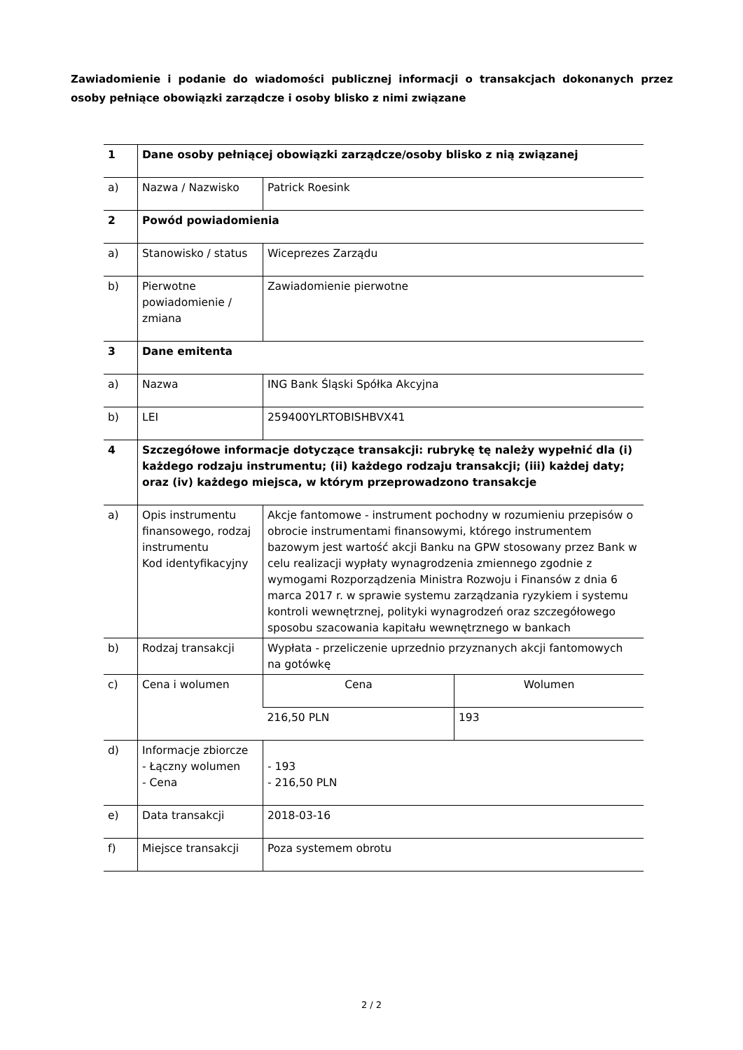Zawiadomienie i podanie do wiadomości publicznej informacji o transakcjach dokonanych przez osoby pełniące obowiązki zarządcze i osoby blisko z nimi związane
| 1 | Dane osoby pełniącej obowiązki zarządcze/osoby blisko z nią związanej | | |
| a) | Nazwa / Nazwisko | Patrick Roesink | |
| 2 | Powód powiadomienia | | |
| a) | Stanowisko / status | Wiceprezes Zarządu | |
| b) | Pierwotne powiadomienie / zmiana | Zawiadomienie pierwotne | |
| 3 | Dane emitenta | | |
| a) | Nazwa | ING Bank Śląski Spółka Akcyjna | |
| b) | LEI | 259400YLRTOBISHBVX41 | |
| 4 | Szczegółowe informacje dotyczące transakcji: rubrykę tę należy wypełnić dla (i) każdego rodzaju instrumentu; (ii) każdego rodzaju transakcji; (iii) każdej daty; oraz (iv) każdego miejsca, w którym przeprowadzono transakcje | | |
| a) | Opis instrumentu finansowego, rodzaj instrumentu Kod identyfikacyjny | Akcje fantomowe - instrument pochodny w rozumieniu przepisów o obrocie instrumentami finansowymi, którego instrumentem bazowym jest wartość akcji Banku na GPW stosowany przez Bank w celu realizacji wypłaty wynagrodzenia zmiennego zgodnie z wymogami Rozporządzenia Ministra Rozwoju i Finansów z dnia 6 marca 2017 r. w sprawie systemu zarządzania ryzykiem i systemu kontroli wewnętrznej, polityki wynagrodzeń oraz szczegółowego sposobu szacowania kapitału wewnętrznego w bankach | |
| b) | Rodzaj transakcji | Wypłata - przeliczenie uprzednio przyznanych akcji fantomowych na gotówkę | |
| c) | Cena i wolumen | Cena | Wolumen |
| | | 216,50 PLN | 193 |
| d) | Informacje zbiorcze - Łączny wolumen - Cena | - 193 - 216,50 PLN | |
| e) | Data transakcji | 2018-03-16 | |
| f) | Miejsce transakcji | Poza systemem obrotu | |
2 / 2